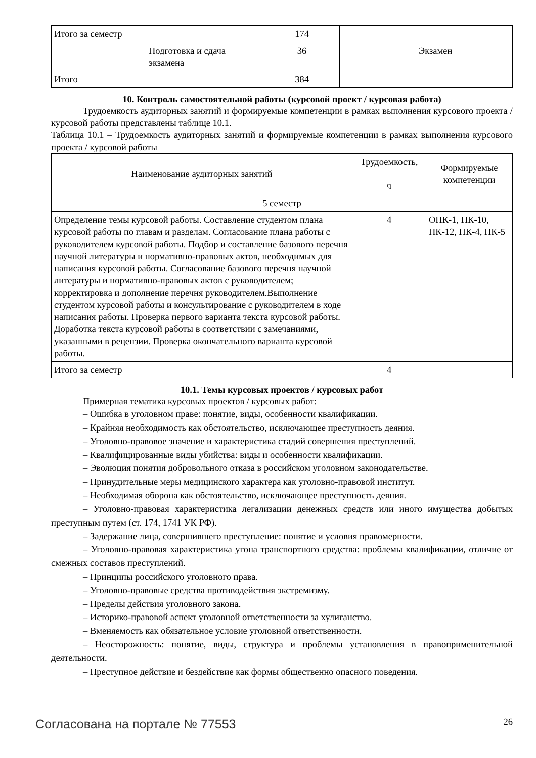| Итого за семестр | | 174 | | |
| | Подготовка и сдача экзамена | 36 | | Экзамен |
| Итого | | 384 | | |
10. Контроль самостоятельной работы (курсовой проект / курсовая работа)
Трудоемкость аудиторных занятий и формируемые компетенции в рамках выполнения курсового проекта / курсовой работы представлены таблице 10.1.
Таблица 10.1 – Трудоемкость аудиторных занятий и формируемые компетенции в рамках выполнения курсового проекта / курсовой работы
| Наименование аудиторных занятий | Трудоемкость, ч | Формируемые компетенции |
| --- | --- | --- |
| 5 семестр | | |
| Определение темы курсовой работы. Составление студентом плана курсовой работы по главам и разделам. Согласование плана работы с руководителем курсовой работы. Подбор и составление базового перечня научной литературы и нормативно-правовых актов, необходимых для написания курсовой работы. Согласование базового перечня научной литературы и нормативно-правовых актов с руководителем; корректировка и дополнение перечня руководителем.Выполнение студентом курсовой работы и консультирование с руководителем в ходе написания работы. Проверка первого варианта текста курсовой работы. Доработка текста курсовой работы в соответствии с замечаниями, указанными в рецензии. Проверка окончательного варианта курсовой работы. | 4 | ОПК-1, ПК-10, ПК-12, ПК-4, ПК-5 |
| Итого за семестр | 4 | |
10.1. Темы курсовых проектов / курсовых работ
Примерная тематика курсовых проектов / курсовых работ:
– Ошибка в уголовном праве: понятие, виды, особенности квалификации.
– Крайняя необходимость как обстоятельство, исключающее преступность деяния.
– Уголовно-правовое значение и характеристика стадий совершения преступлений.
– Квалифицированные виды убийства: виды и особенности квалификации.
– Эволюция понятия добровольного отказа в российском уголовном законодательстве.
– Принудительные меры медицинского характера как уголовно-правовой институт.
– Необходимая оборона как обстоятельство, исключающее преступность деяния.
– Уголовно-правовая характеристика легализации денежных средств или иного имущества добытых преступным путем (ст. 174, 1741 УК РФ).
– Задержание лица, совершившего преступление: понятие и условия правомерности.
– Уголовно-правовая характеристика угона транспортного средства: проблемы квалификации, отличие от смежных составов преступлений.
– Принципы российского уголовного права.
– Уголовно-правовые средства противодействия экстремизму.
– Пределы действия уголовного закона.
– Историко-правовой аспект уголовной ответственности за хулиганство.
– Вменяемость как обязательное условие уголовной ответственности.
– Неосторожность: понятие, виды, структура и проблемы установления в правоприменительной деятельности.
– Преступное действие и бездействие как формы общественно опасного поведения.
Согласована на портале № 77553 26